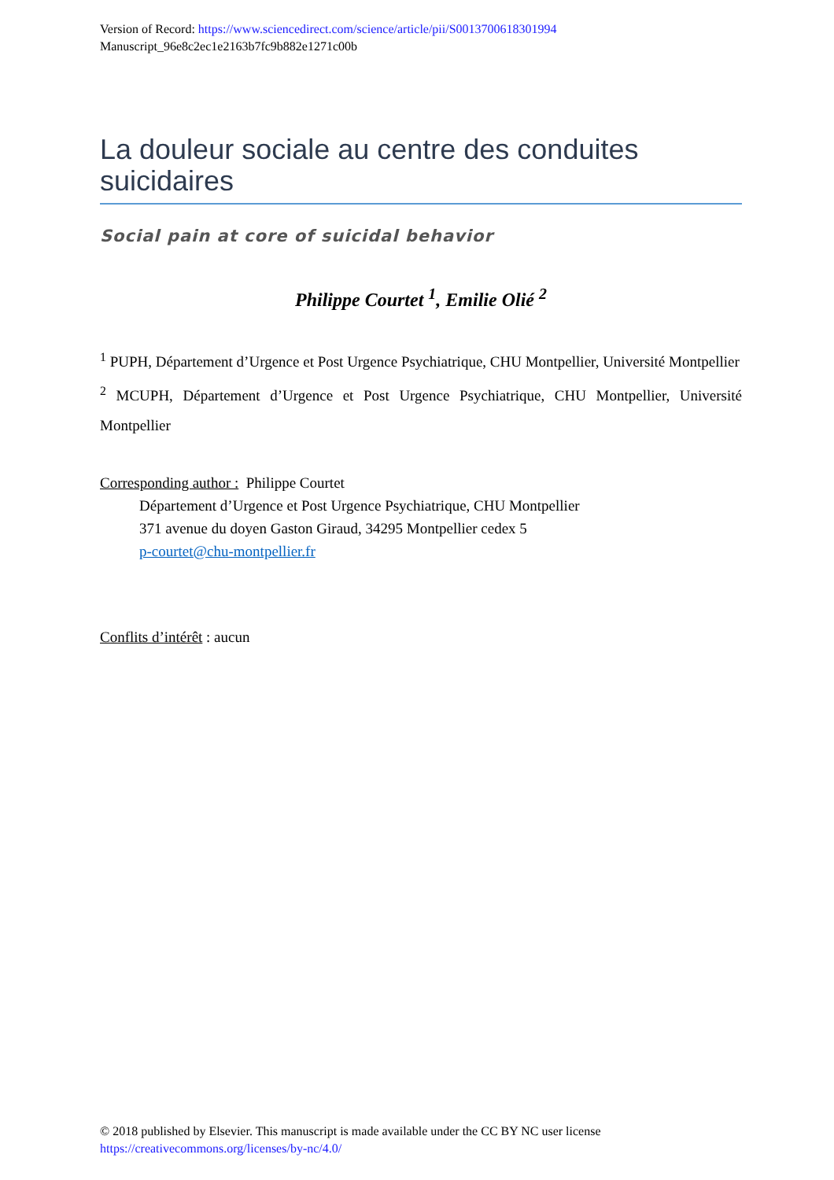Version of Record: https://www.sciencedirect.com/science/article/pii/S0013700618301994
Manuscript_96e8c2ec1e2163b7fc9b882e1271c00b
La douleur sociale au centre des conduites suicidaires
Social pain at core of suicidal behavior
Philippe Courtet <sup>1</sup>, Emilie Olié <sup>2</sup>
<sup>1</sup> PUPH, Département d’Urgence et Post Urgence Psychiatrique, CHU Montpellier, Université Montpellier
<sup>2</sup> MCUPH, Département d’Urgence et Post Urgence Psychiatrique, CHU Montpellier, Université Montpellier
Corresponding author : Philippe Courtet
Département d’Urgence et Post Urgence Psychiatrique, CHU Montpellier
371 avenue du doyen Gaston Giraud, 34295 Montpellier cedex 5
p-courtet@chu-montpellier.fr
Conflits d’intérêt : aucun
© 2018 published by Elsevier. This manuscript is made available under the CC BY NC user license
https://creativecommons.org/licenses/by-nc/4.0/